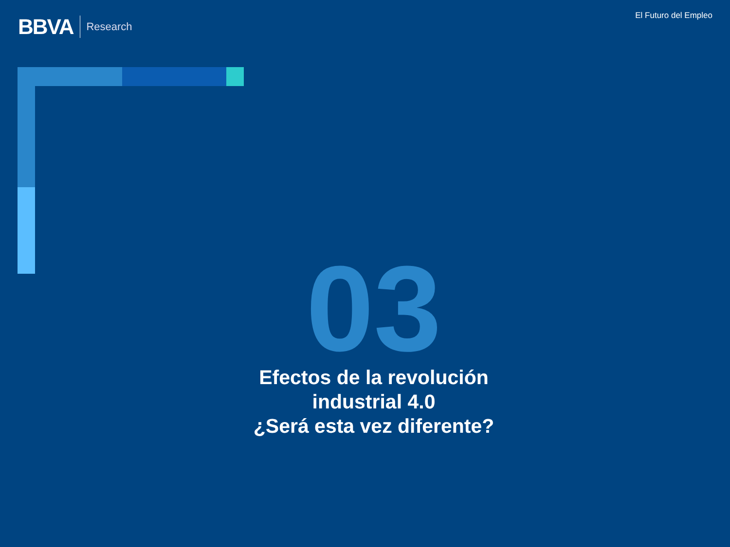BBVA Research
El Futuro del Empleo
03
Efectos de la revolución industrial 4.0
¿Será esta vez diferente?